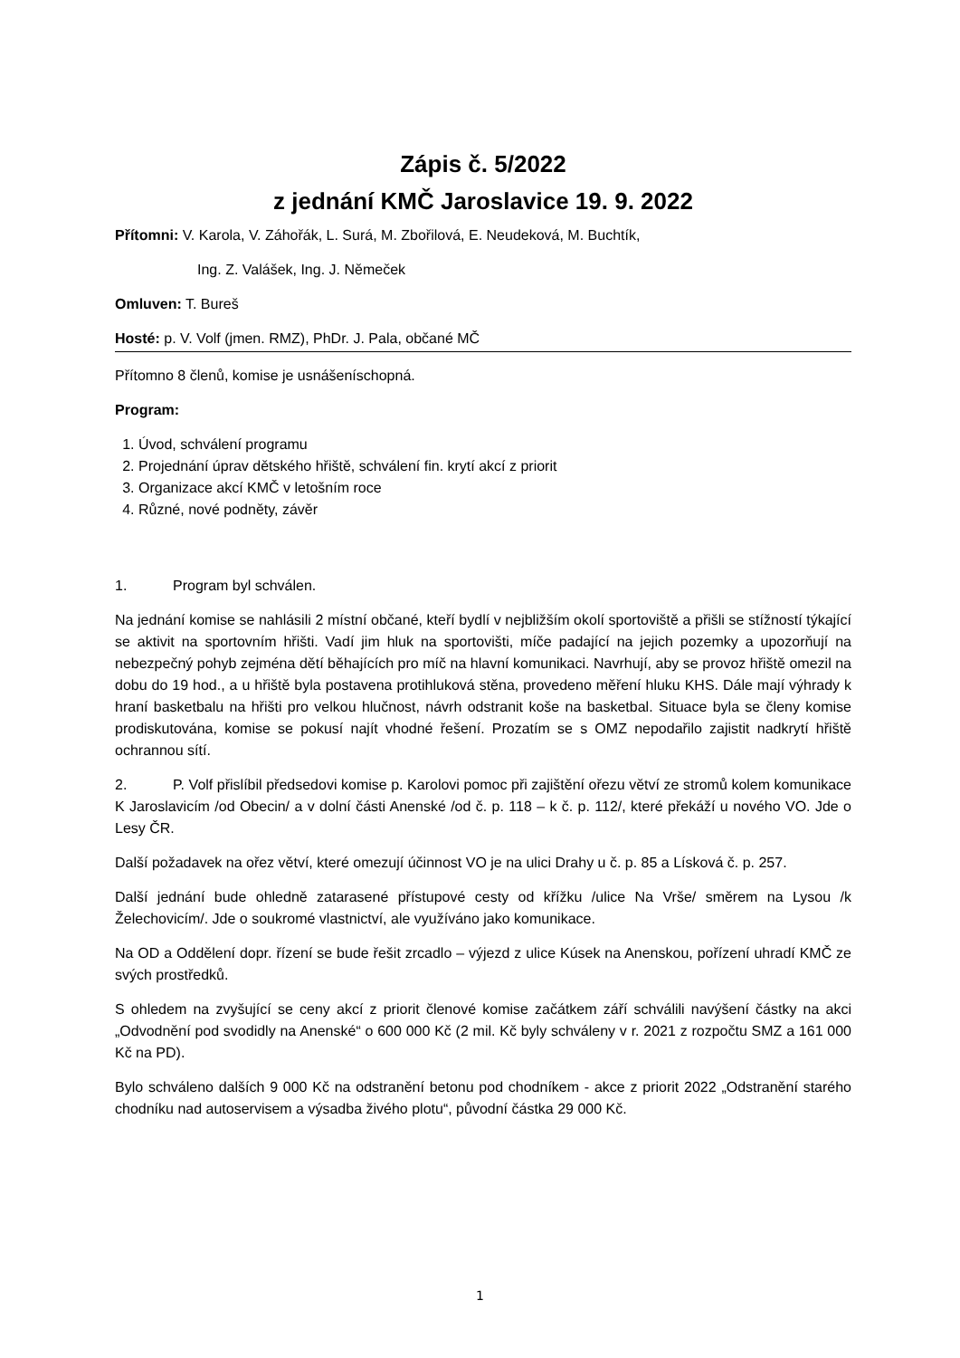Zápis č. 5/2022
z jednání KMČ Jaroslavice 19. 9. 2022
Přítomni: V. Karola, V. Záhořák, L. Surá, M. Zbořilová, E. Neudeková, M. Buchtík,
Ing. Z. Valášek, Ing. J. Němeček
Omluven: T. Bureš
Hosté: p. V. Volf (jmen. RMZ), PhDr. J. Pala, občané MČ
Přítomno 8 členů, komise je usnášeníschopná.
Program:
1. Úvod, schválení programu
2. Projednání úprav dětského hřiště, schválení fin. krytí akcí z priorit
3. Organizace akcí KMČ v letošním roce
4. Různé, nové podněty, závěr
1. Program byl schválen.
Na jednání komise se nahlásili 2 místní občané, kteří bydlí v nejbližším okolí sportoviště a přišli se stížností týkající se aktivit na sportovním hřišti. Vadí jim hluk na sportovišti, míče padající na jejich pozemky a upozorňují na nebezpečný pohyb zejména dětí běhajících pro míč na hlavní komunikaci. Navrhují, aby se provoz hřiště omezil na dobu do 19 hod., a u hřiště byla postavena protihluková stěna, provedeno měření hluku KHS. Dále mají výhrady k hraní basketbalu na hřišti pro velkou hlučnost, návrh odstranit koše na basketbal. Situace byla se členy komise prodiskutována, komise se pokusí najít vhodné řešení. Prozatím se s OMZ nepodařilo zajistit nadkrytí hřiště ochrannou sítí.
2. P. Volf přislíbil předsedovi komise p. Karolovi pomoc při zajištění ořezu větví ze stromů kolem komunikace K Jaroslavicím /od Obecin/ a v dolní části Anenské /od č. p. 118 – k č. p. 112/, které překáží u nového VO. Jde o Lesy ČR.
Další požadavek na ořez větví, které omezují účinnost VO je na ulici Drahy u č. p. 85 a Lísková č. p. 257.
Další jednání bude ohledně zatarasené přístupové cesty od křížku /ulice Na Vrše/ směrem na Lysou /k Želechovicím/. Jde o soukromé vlastnictví, ale využíváno jako komunikace.
Na OD a Oddělení dopr. řízení se bude řešit zrcadlo – výjezd z ulice Kúsek na Anenskou, pořízení uhradí KMČ ze svých prostředků.
S ohledem na zvyšující se ceny akcí z priorit členové komise začátkem září schválili navýšení částky na akci „Odvodnění pod svodidly na Anenské“ o 600 000 Kč (2 mil. Kč byly schváleny v r. 2021 z rozpočtu SMZ a 161 000 Kč na PD).
Bylo schváleno dalších 9 000 Kč na odstranění betonu pod chodníkem - akce z priorit 2022 „Odstranění starého chodníku nad autoservisem a výsadba živého plotu“, původní částka 29 000 Kč.
1